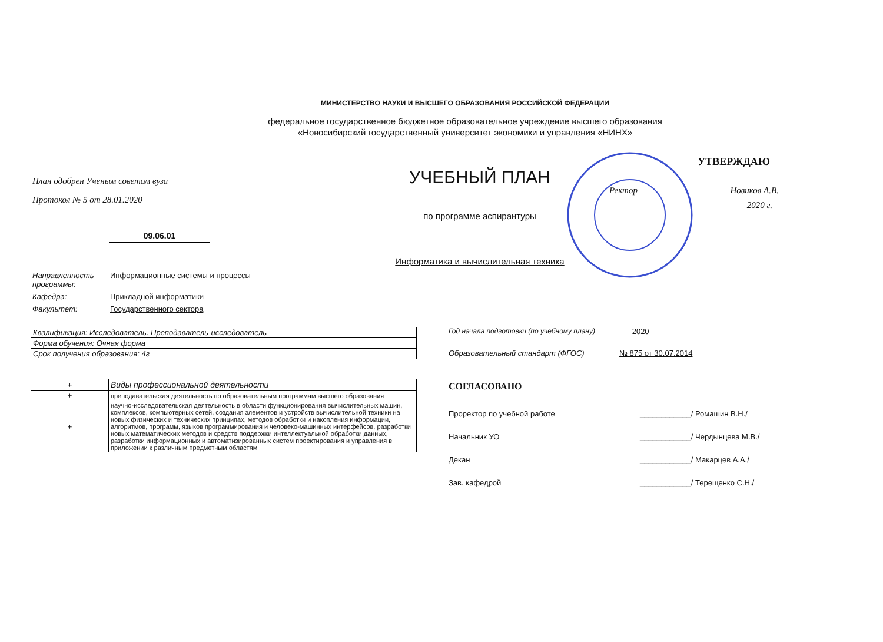МИНИСТЕРСТВО НАУКИ И ВЫСШЕГО ОБРАЗОВАНИЯ РОССИЙСКОЙ ФЕДЕРАЦИИ
федеральное государственное бюджетное образовательное учреждение высшего образования
«Новосибирский государственный университет экономики и управления «НИНХ»
План одобрен Ученым советом вуза
Протокол № 5 от 28.01.2020
09.06.01
УЧЕБНЫЙ ПЛАН
по программе аспирантуры
Информатика и вычислительная техника
УТВЕРЖДАЮ
Ректор ____________________ Новиков А.В.
____ 2020 г.
| Направленность программы: | Информационные системы и процессы |
| Кафедра: | Прикладной информатики |
| Факультет: | Государственного сектора |
| Квалификация: Исследователь. Преподаватель-исследователь |
| Форма обучения: Очная форма |
| Срок получения образования: 4г |
| + | Виды профессиональной деятельности |
| + | преподавательская деятельность по образовательным программам высшего образования |
| + | научно-исследовательская деятельность в области функционирования вычислительных машин, комплексов, компьютерных сетей, создания элементов и устройств вычислительной техники на новых физических и технических принципах, методов обработки и накопления информации, алгоритмов, программ, языков программирования и человеко-машинных интерфейсов, разработки новых математических методов и средств поддержки интеллектуальной обработки данных, разработки информационных и автоматизированных систем проектирования и управления в приложении к различным предметным областям |
Год начала подготовки (по учебному плану) 2020
Образовательный стандарт (ФГОС) № 875 от 30.07.2014
СОГЛАСОВАНО
Проректор по учебной работе ____________/ Ромашин В.Н./
Начальник УО ____________/ Чердынцева М.В./
Декан ____________/ Макарцев А.А./
Зав. кафедрой ____________/ Терещенко С.Н./